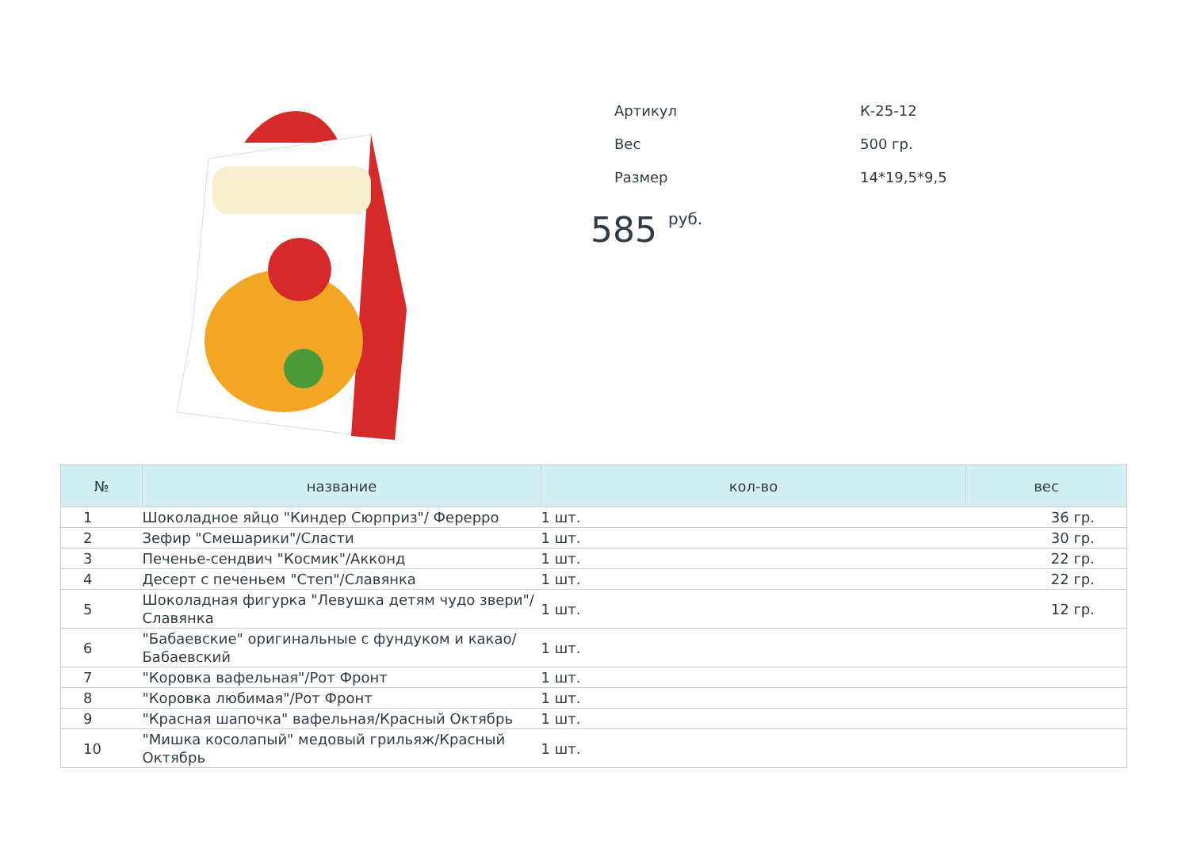| Артикул | К-25-12 |
| Вес | 500 гр. |
| Размер | 14*19,5*9,5 |
585 <sup>руб.</sup>
| № | название | кол-во | вес |
| --- | --- | --- | --- |
| 1 | Шоколадное яйцо "Киндер Сюрприз"/ Фереpро | 1 шт. | 36 гр. |
| 2 | Зефир "Смешарики"/Сласти | 1 шт. | 30 гр. |
| 3 | Печенье-сендвич "Космик"/Акконд | 1 шт. | 22 гр. |
| 4 | Десерт с печеньем "Степ"/Славянка | 1 шт. | 22 гр. |
| 5 | Шоколадная фигурка "Левушка детям чудо звери"/Славянка | 1 шт. | 12 гр. |
| 6 | "Бабаевские" оригинальные с фундуком и какао/Бабаевский | 1 шт. | |
| 7 | "Коровка вафельная"/Рот Фронт | 1 шт. | |
| 8 | "Коровка любимая"/Рот Фронт | 1 шт. | |
| 9 | "Красная шапочка" вафельная/Красный Октябрь | 1 шт. | |
| 10 | "Мишка косолапый" медовый грильяж/Красный Октябрь | 1 шт. | |